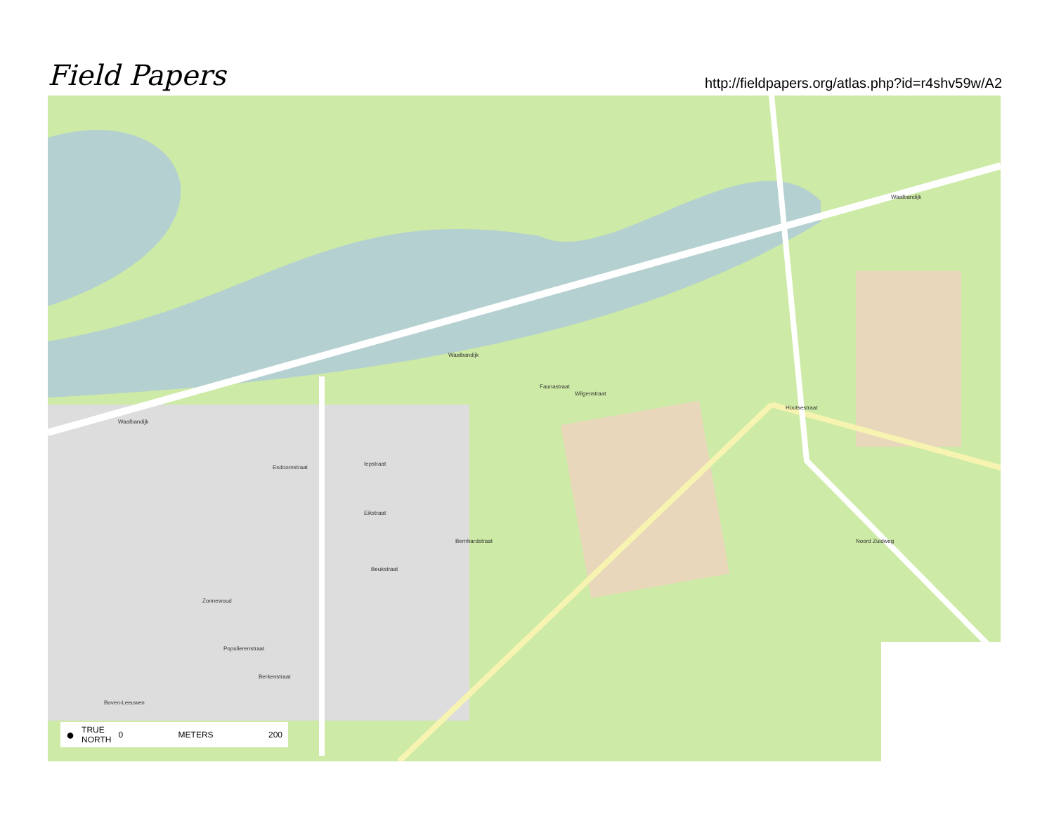Field Papers
http://fieldpapers.org/atlas.php?id=r4shv59w/A2
Waalbandijk
Waalbandijk
Waalbandijk
Faunastraat
Houtsestraat
Esdoornstraat
Iepstraat
Eikstraat
Beukstraat
Zonnewoud
Populierenstraat
Berkenstraat
Bernhardstraat Noord Zuidweg
Wilgenstraat
Boven-Leeuwen
● TRUE
NORTH 0 METERS 200